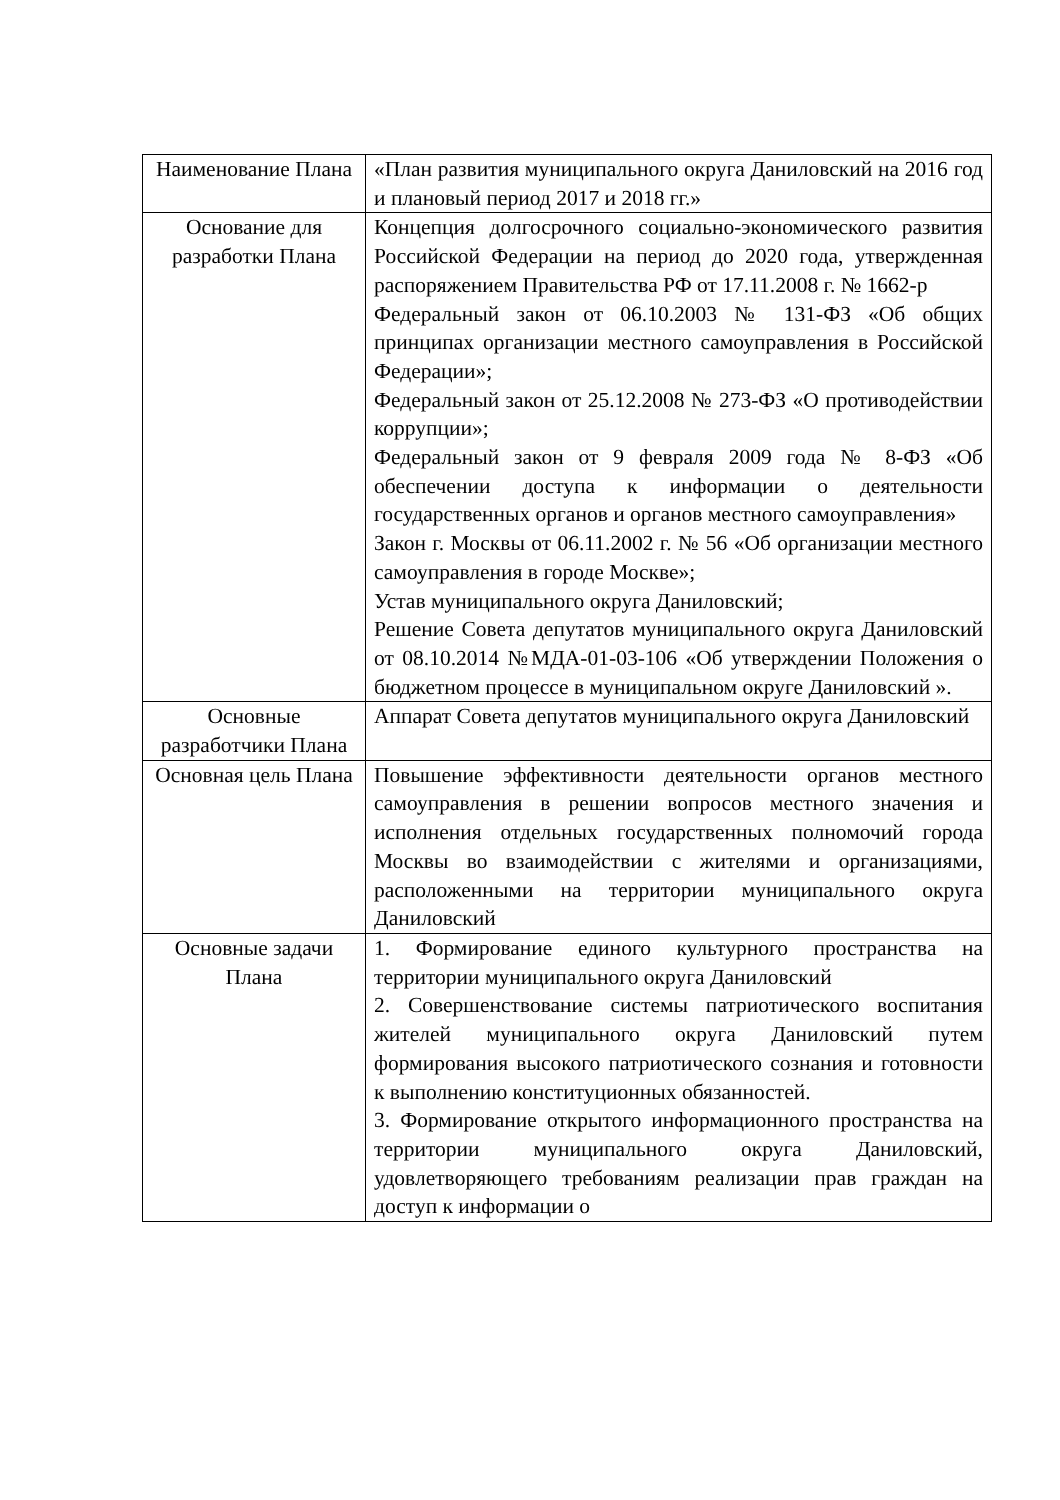| Наименование Плана | «План развития муниципального округа Даниловский на 2016 год и плановый период 2017 и 2018 гг.» |
| Основание для разработки Плана | Концепция долгосрочного социально-экономического развития Российской Федерации на период до 2020 года, утвержденная распоряжением Правительства РФ от 17.11.2008 г. № 1662-р Федеральный закон от 06.10.2003 № 131-ФЗ «Об общих принципах организации местного самоуправления в Российской Федерации»; Федеральный закон от 25.12.2008 № 273-ФЗ «О противодействии коррупции»; Федеральный закон от 9 февраля 2009 года № 8-ФЗ «Об обеспечении доступа к информации о деятельности государственных органов и органов местного самоуправления» Закон г. Москвы от 06.11.2002 г. № 56 «Об организации местного самоуправления в городе Москве»; Устав муниципального округа Даниловский; Решение Совета депутатов муниципального округа Даниловский от 08.10.2014 №МДА-01-03-106 «Об утверждении Положения о бюджетном процессе в муниципальном округе Даниловский ». |
| Основные разработчики Плана | Аппарат Совета депутатов муниципального округа Даниловский |
| Основная цель Плана | Повышение эффективности деятельности органов местного самоуправления в решении вопросов местного значения и исполнения отдельных государственных полномочий города Москвы во взаимодействии с жителями и организациями, расположенными на территории муниципального округа Даниловский |
| Основные задачи Плана | 1. Формирование единого культурного пространства на территории муниципального округа Даниловский 2. Совершенствование системы патриотического воспитания жителей муниципального округа Даниловский путем формирования высокого патриотического сознания и готовности к выполнению конституционных обязанностей. 3. Формирование открытого информационного пространства на территории муниципального округа Даниловский, удовлетворяющего требованиям реализации прав граждан на доступ к информации о |